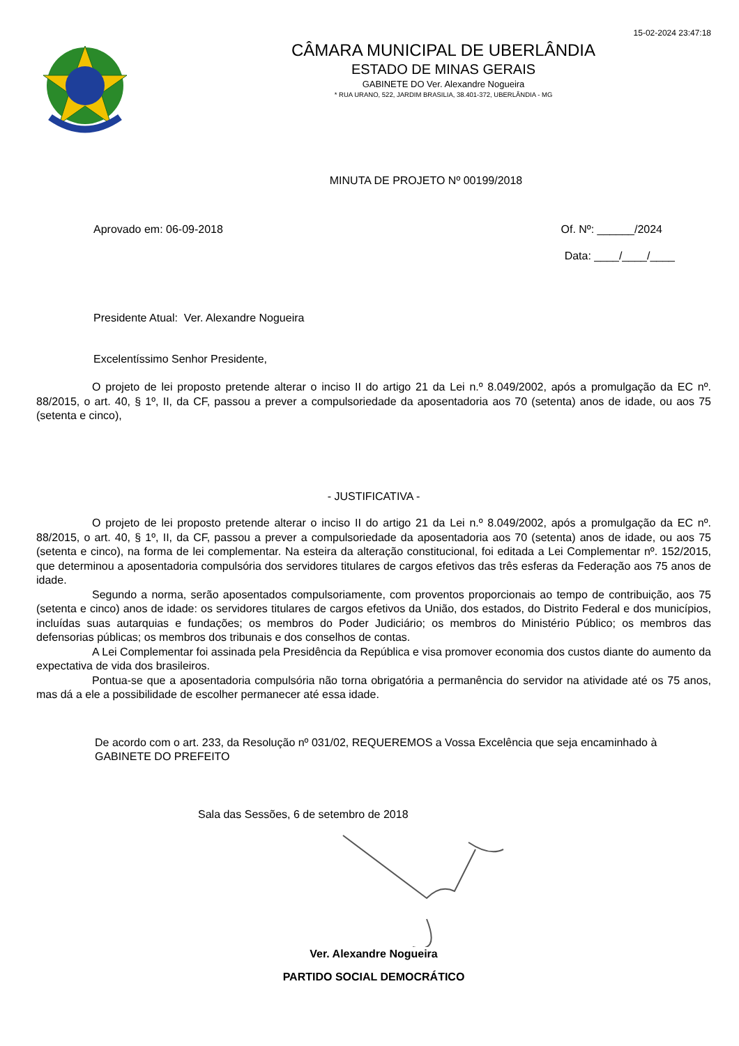15-02-2024 23:47:18
CÂMARA MUNICIPAL DE UBERLÂNDIA
ESTADO DE MINAS GERAIS
GABINETE DO Ver. Alexandre Nogueira
* RUA URANO, 522, JARDIM BRASILIA, 38.401-372, UBERLÂNDIA - MG
MINUTA DE PROJETO Nº 00199/2018
Aprovado em: 06-09-2018 Of. Nº: ______/2024
Data: ____/____/____
Presidente Atual: Ver. Alexandre Nogueira
Excelentíssimo Senhor Presidente,
O projeto de lei proposto pretende alterar o inciso II do artigo 21 da Lei n.º 8.049/2002, após a promulgação da EC nº. 88/2015, o art. 40, § 1º, II, da CF, passou a prever a compulsoriedade da aposentadoria aos 70 (setenta) anos de idade, ou aos 75 (setenta e cinco),
- JUSTIFICATIVA -
O projeto de lei proposto pretende alterar o inciso II do artigo 21 da Lei n.º 8.049/2002, após a promulgação da EC nº. 88/2015, o art. 40, § 1º, II, da CF, passou a prever a compulsoriedade da aposentadoria aos 70 (setenta) anos de idade, ou aos 75 (setenta e cinco), na forma de lei complementar. Na esteira da alteração constitucional, foi editada a Lei Complementar nº. 152/2015, que determinou a aposentadoria compulsória dos servidores titulares de cargos efetivos das três esferas da Federação aos 75 anos de idade.
Segundo a norma, serão aposentados compulsoriamente, com proventos proporcionais ao tempo de contribuição, aos 75 (setenta e cinco) anos de idade: os servidores titulares de cargos efetivos da União, dos estados, do Distrito Federal e dos municípios, incluídas suas autarquias e fundações; os membros do Poder Judiciário; os membros do Ministério Público; os membros das defensorias públicas; os membros dos tribunais e dos conselhos de contas.
A Lei Complementar foi assinada pela Presidência da República e visa promover economia dos custos diante do aumento da expectativa de vida dos brasileiros.
Pontua-se que a aposentadoria compulsória não torna obrigatória a permanência do servidor na atividade até os 75 anos, mas dá a ele a possibilidade de escolher permanecer até essa idade.
De acordo com o art. 233, da Resolução nº 031/02, REQUEREMOS a Vossa Excelência que seja encaminhado à GABINETE DO PREFEITO
Sala das Sessões, 6 de setembro de 2018
Ver. Alexandre Nogueira
PARTIDO SOCIAL DEMOCRÁTICO